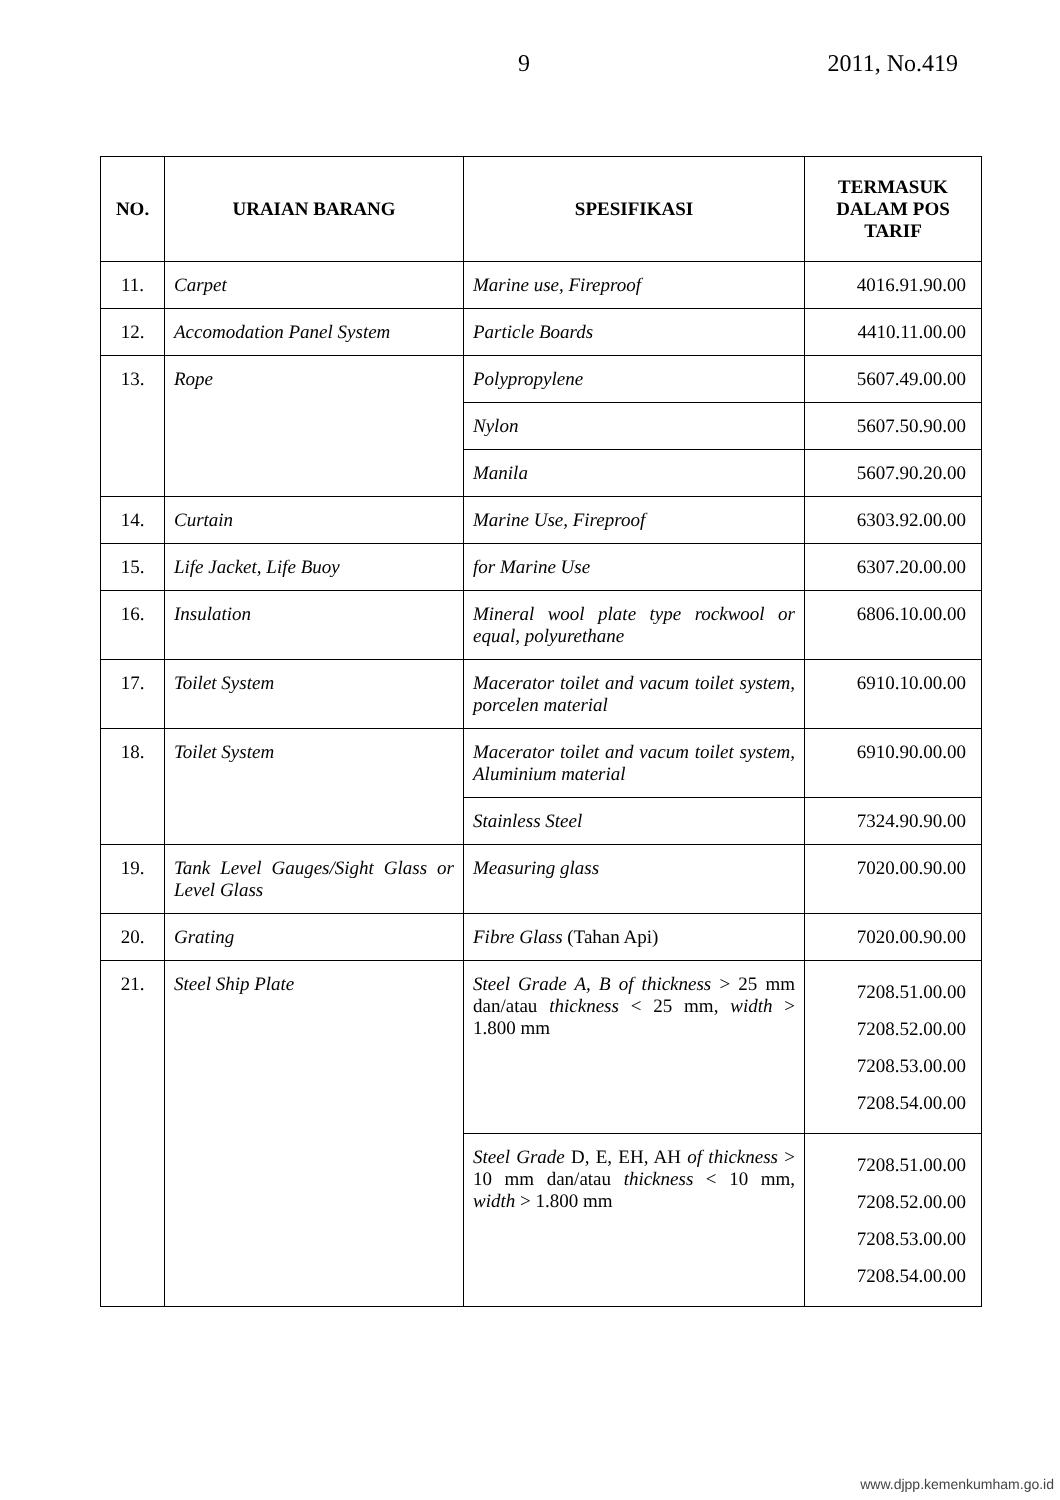9 2011, No.419
| NO. | URAIAN BARANG | SPESIFIKASI | TERMASUK DALAM POS TARIF |
| --- | --- | --- | --- |
| 11. | Carpet | Marine use, Fireproof | 4016.91.90.00 |
| 12. | Accomodation Panel System | Particle Boards | 4410.11.00.00 |
| 13. | Rope | Polypropylene | 5607.49.00.00 |
| | | Nylon | 5607.50.90.00 |
| | | Manila | 5607.90.20.00 |
| 14. | Curtain | Marine Use, Fireproof | 6303.92.00.00 |
| 15. | Life Jacket, Life Buoy | for Marine Use | 6307.20.00.00 |
| 16. | Insulation | Mineral wool plate type rockwool or equal, polyurethane | 6806.10.00.00 |
| 17. | Toilet System | Macerator toilet and vacum toilet system, porcelen material | 6910.10.00.00 |
| 18. | Toilet System | Macerator toilet and vacum toilet system, Aluminium material | 6910.90.00.00 |
| | | Stainless Steel | 7324.90.90.00 |
| 19. | Tank Level Gauges/Sight Glass or Level Glass | Measuring glass | 7020.00.90.00 |
| 20. | Grating | Fibre Glass (Tahan Api) | 7020.00.90.00 |
| 21. | Steel Ship Plate | Steel Grade A, B of thickness > 25 mm dan/atau thickness < 25 mm, width > 1.800 mm | 7208.51.00.00 7208.52.00.00 7208.53.00.00 7208.54.00.00 |
| | | Steel Grade D, E, EH, AH of thickness > 10 mm dan/atau thickness < 10 mm, width > 1.800 mm | 7208.51.00.00 7208.52.00.00 7208.53.00.00 7208.54.00.00 |
www.djpp.kemenkumham.go.id